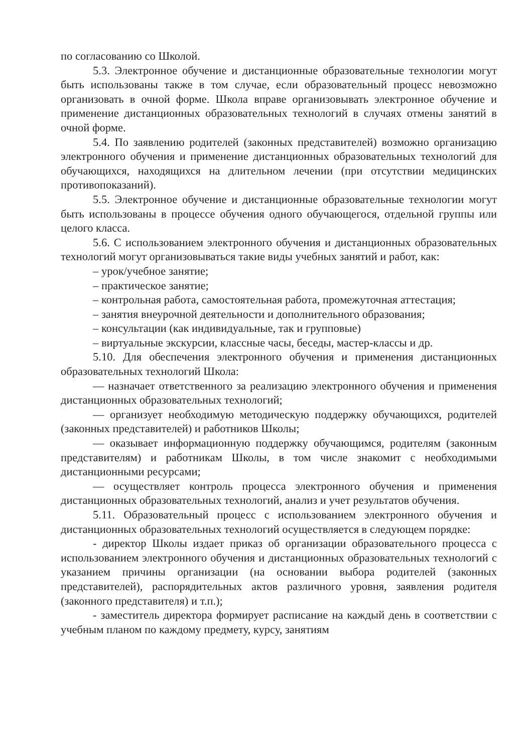по согласованию со Школой.
5.3. Электронное обучение и дистанционные образовательные технологии могут быть использованы также в том случае, если образовательный процесс невозможно организовать в очной форме. Школа вправе организовывать электронное обучение и применение дистанционных образовательных технологий в случаях отмены занятий в очной форме.
5.4. По заявлению родителей (законных представителей) возможно организацию электронного обучения и применение дистанционных образовательных технологий для обучающихся, находящихся на длительном лечении (при отсутствии медицинских противопоказаний).
5.5. Электронное обучение и дистанционные образовательные технологии могут быть использованы в процессе обучения одного обучающегося, отдельной группы или целого класса.
5.6. С использованием электронного обучения и дистанционных образовательных технологий могут организовываться такие виды учебных занятий и работ, как:
– урок/учебное занятие;
– практическое занятие;
– контрольная работа, самостоятельная работа, промежуточная аттестация;
– занятия внеурочной деятельности и дополнительного образования;
– консультации (как индивидуальные, так и групповые)
– виртуальные экскурсии, классные часы, беседы, мастер-классы и др.
5.10. Для обеспечения электронного обучения и применения дистанционных образовательных технологий Школа:
— назначает ответственного за реализацию электронного обучения и применения дистанционных образовательных технологий;
— организует необходимую методическую поддержку обучающихся, родителей (законных представителей) и работников Школы;
— оказывает информационную поддержку обучающимся, родителям (законным представителям) и работникам Школы, в том числе знакомит с необходимыми дистанционными ресурсами;
— осуществляет контроль процесса электронного обучения и применения дистанционных образовательных технологий, анализ и учет результатов обучения.
5.11. Образовательный процесс с использованием электронного обучения и дистанционных образовательных технологий осуществляется в следующем порядке:
- директор Школы издает приказ об организации образовательного процесса с использованием электронного обучения и дистанционных образовательных технологий с указанием причины организации (на основании выбора родителей (законных представителей), распорядительных актов различного уровня, заявления родителя (законного представителя) и т.п.);
- заместитель директора формирует расписание на каждый день в соответствии с учебным планом по каждому предмету, курсу, занятиям